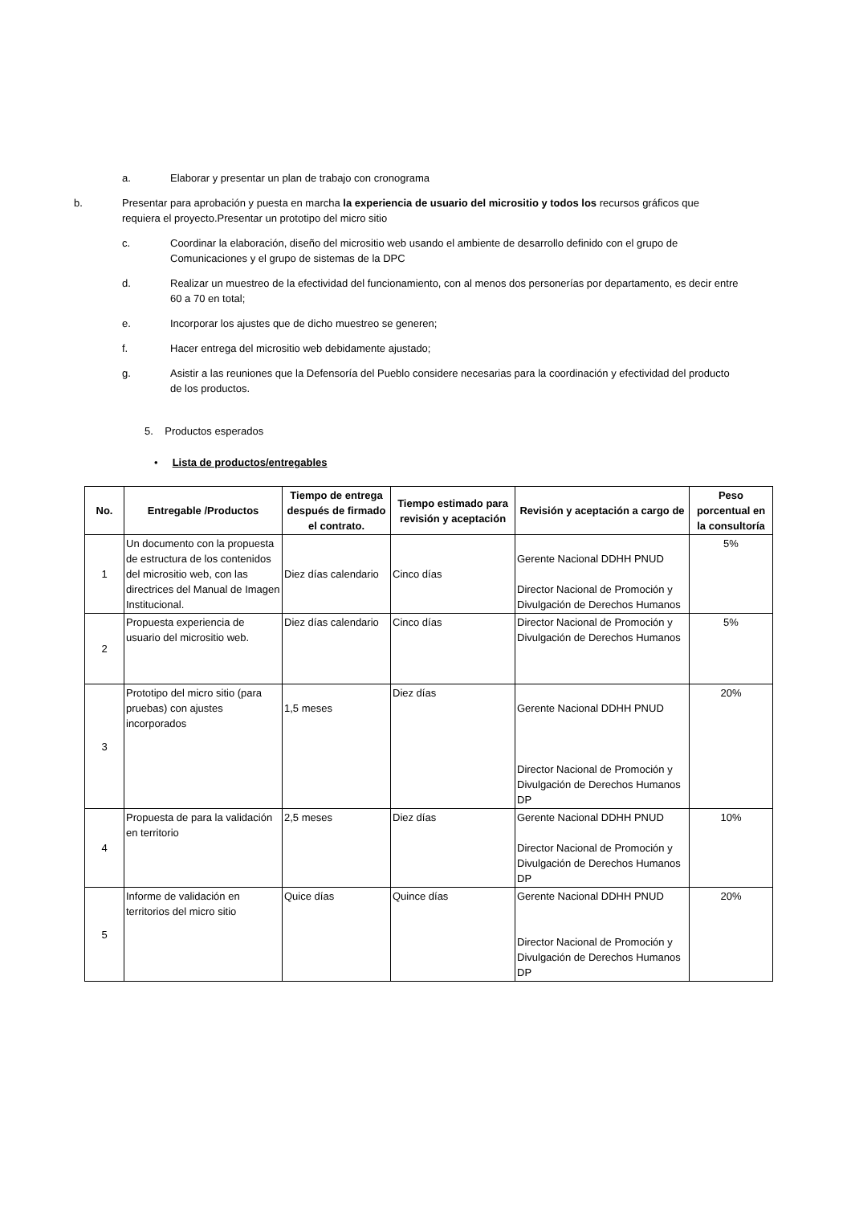a. Elaborar y presentar un plan de trabajo con cronograma
b. Presentar para aprobación y puesta en marcha la experiencia de usuario del micrositio y todos los recursos gráficos que requiera el proyecto.Presentar un prototipo del micro sitio
c. Coordinar la elaboración, diseño del micrositio web usando el ambiente de desarrollo definido con el grupo de Comunicaciones y el grupo de sistemas de la DPC
d. Realizar un muestreo de la efectividad del funcionamiento, con al menos dos personerías por departamento, es decir entre 60 a 70 en total;
e. Incorporar los ajustes que de dicho muestreo se generen;
f. Hacer entrega del micrositio web debidamente ajustado;
g. Asistir a las reuniones que la Defensoría del Pueblo considere necesarias para la coordinación y efectividad del producto de los productos.
5. Productos esperados
• Lista de productos/entregables
| No. | Entregable /Productos | Tiempo de entrega después de firmado el contrato. | Tiempo estimado para revisión y aceptación | Revisión y aceptación a cargo de | Peso porcentual en la consultoría |
| --- | --- | --- | --- | --- | --- |
| 1 | Un documento con la propuesta de estructura de los contenidos del micrositio web, con las directrices del Manual de Imagen Institucional. | Diez días calendario | Cinco días | Gerente Nacional DDHH PNUD Director Nacional de Promoción y Divulgación de Derechos Humanos | 5% |
| 2 | Propuesta experiencia de usuario del micrositio web. | Diez días calendario | Cinco días | Director Nacional de Promoción y Divulgación de Derechos Humanos | 5% |
| 3 | Prototipo del micro sitio (para pruebas) con ajustes incorporados | 1,5 meses | Diez días | Gerente Nacional DDHH PNUD Director Nacional de Promoción y Divulgación de Derechos Humanos DP | 20% |
| 4 | Propuesta de para la validación en territorio | 2,5 meses | Diez días | Gerente Nacional DDHH PNUD Director Nacional de Promoción y Divulgación de Derechos Humanos DP | 10% |
| 5 | Informe de validación en territorios del micro sitio | Quice días | Quince días | Gerente Nacional DDHH PNUD Director Nacional de Promoción y Divulgación de Derechos Humanos DP | 20% |